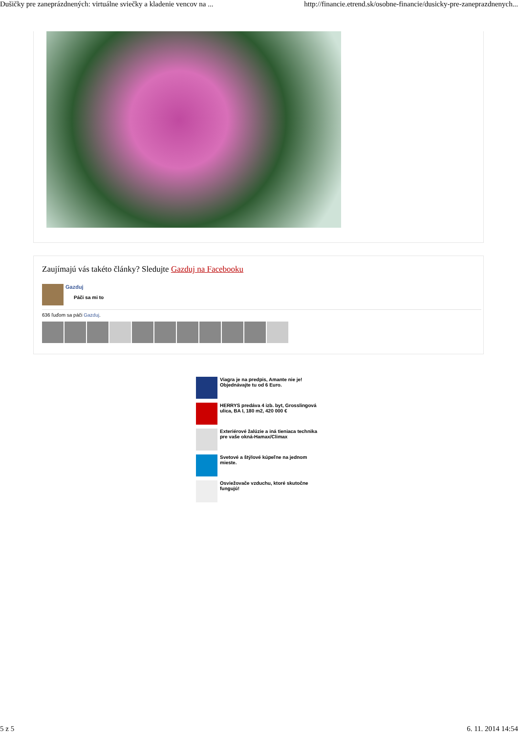Dušičky pre zaneprázdnených: virtuálne sviečky a kladenie vencov na ... http://financie.etrend.sk/osobne-financie/dusicky-pre-zaneprazdnenych...
Zaujímajú vás takéto články? Sledujte Gazduj na Facebooku
Gazduj
Páči sa mi to
636 ľuďom sa páči Gazduj.
Viagra je na predpis, Amante nie je! Objednávajte tu od 6 Euro.
HERRYS predáva 4 izb. byt, Grosslingová ulica, BA I, 180 m2, 420 000 €
Exteriérové žalúzie a iná tieniaca technika pre vaše okná-Hamax/Climax
Svetové a štýlové kúpeľne na jednom mieste.
Osviežovače vzduchu, ktoré skutočne fungujú!
5 z 5 6. 11. 2014 14:54